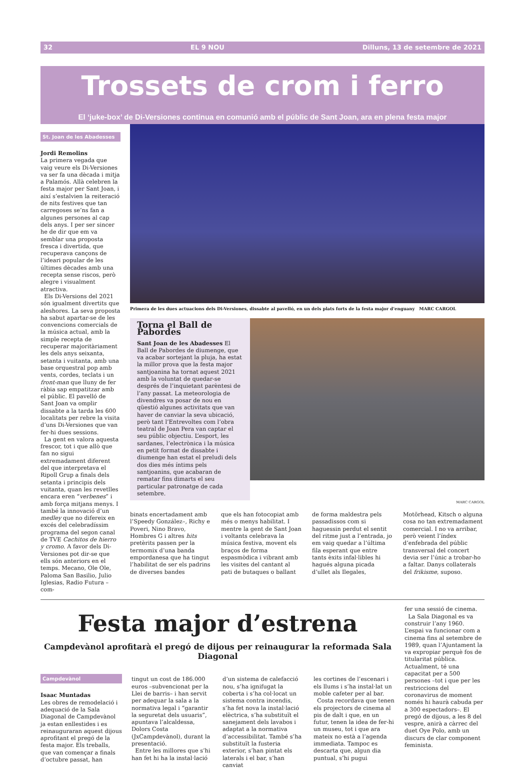32 EL 9 NOU Dilluns, 13 de setembre de 2021
Trossets de crom i ferro
El ‘juke-box’ de Di-Versiones continua en comunió amb el públic de Sant Joan, ara en plena festa major
St. Joan de les Abadesses
Jordi Remolins
La primera vegada que vaig veure els Di-Versiones va ser fa una dècada i mitja a Palamós. Allà celebren la festa major per Sant Joan, i així s’estalvien la reiteració de nits festives que tan carregoses se’ns fan a algunes persones al cap dels anys. I per ser sincer he de dir que em va semblar una proposta fresca i divertida, que recuperava cançons de l’ideari popular de les últimes dècades amb una recepta sense riscos, però alegre i visualment atractiva.
Els Di-Versions del 2021 són igualment divertits que aleshores. La seva proposta ha sabut apartar-se de les convencions comercials de la música actual, amb la simple recepta de recuperar majoritàriament les dels anys seixanta, setanta i vuitanta, amb una base orquestral pop amb vents, cordes, teclats i un front-man que lluny de fer ràbia sap empatitzar amb el públic. El pavelló de Sant Joan va omplir dissabte a la tarda les 600 localitats per rebre la visita d’uns Di-Versiones que van fer-hi dues sessions.
La gent en valora aquesta frescor, tot i que allò que fan no sigui extremadament diferent del que interpretava el Ripoll Grup a finals dels setanta i principis dels vuitanta, quan les revetlles encara eren “verbenes” i amb força mitjans menys. I també la innovació d’un medley que no difereix en excés del celebradíssim programa del segon canal de TVE Cachitos de hierro y cromo. A favor dels Di-Versiones pot dir-se que ells són anteriors en el temps. Mecano, Ole Ole, Paloma San Basilio, Julio Iglesias, Radio Futura –com-
Primera de les dues actuacions dels Di-Versiones, dissabte al pavelló, en un dels plats forts de la festa major d’enguany MARC CARGOL
Torna el Ball de Pabordes
Sant Joan de les Abadesses El Ball de Pabordes de diumenge, que va acabar sortejant la pluja, ha estat la millor prova que la festa major santjoanina ha tornat aquest 2021 amb la voluntat de quedar-se després de l’inquietant parèntesi de l’any passat. La meteorologia de divendres va posar de nou en qüestió algunes activitats que van haver de canviar la seva ubicació, però tant l’Entrevoltes com l’obra teatral de Joan Pera van captar el seu públic objectiu. L’esport, les sardanes, l’electrònica i la música en petit format de dissabte i diumenge han estat el preludi dels dos dies més íntims pels santjoanins, que acabaran de rematar fins dimarts el seu particular patronatge de cada setembre.
MARC CARGOL
binats encertadament amb l’Speedy González–, Richy e Poveri, Nino Bravo, Hombres G i altres hits pretèrits passen per la termomix d’una banda empordanesa que ha tingut l’habilitat de ser els padrins de diverses bandes
que els han fotocopiat amb més o menys habilitat. I mentre la gent de Sant Joan i voltants celebrava la música festiva, movent els braços de forma espasmòdica i vibrant amb les visites del cantant al pati de butaques o ballant
de forma maldestra pels passadissos com si haguessin perdut el sentit del ritme just a l’entrada, jo em vaig quedar a l’última fila esperant que entre tants èxits infal·libles hi hagués alguna picada d’ullet als Ilegales,
Motörhead, Kitsch o alguna cosa no tan extremadament comercial. I no va arribar, però veient l’índex d’enfebrada del públic transversal del concert devia ser l’únic a trobar-ho a faltar. Danys collaterals del frikisme, suposo.
Festa major d’estrena
Campdevànol aprofitarà el pregó de dijous per reinaugurar la reformada Sala Diagonal
Campdevànol
Isaac Muntadas
Les obres de remodelació i adequació de la Sala Diagonal de Campdevànol ja estan enllestides i es reinauguraran aquest dijous aprofitant el pregó de la festa major. Els treballs, que van començar a finals d’octubre passat, han
tingut un cost de 186.000 euros –subvencionat per la Llei de barris– i han servit per adequar la sala a la normativa legal i “garantir la seguretat dels usuaris”, apuntava l’alcaldessa, Dolors Costa (JxCampdevànol), durant la presentació.
Entre les millores que s’hi han fet hi ha la instal·lació
d’un sistema de calefacció nou, s’ha ignifugat la coberta i s’ha col·locat un sistema contra incendis, s’ha fet nova la instal·lació elèctrica, s’ha substituït el sanejament dels lavabos i adaptat a la normativa d’accessibilitat. També s’ha substituït la fusteria exterior, s’han pintat els laterals i el bar, s’han canviat
les cortines de l’escenari i els llums i s’ha instal·lat un moble cafeter per al bar.
Costa recordava que tenen els projectors de cinema al pis de dalt i que, en un futur, tenen la idea de fer-hi un museu, tot i que ara mateix no està a l’agenda immediata. Tampoc es descarta que, algun dia puntual, s’hi pugui
fer una sessió de cinema.
La Sala Diagonal es va construir l’any 1960. L’espai va funcionar com a cinema fins al setembre de 1989, quan l’Ajuntament la va expropiar perquè fos de titularitat pública. Actualment, té una capacitat per a 500 persones –tot i que per les restriccions del coronavirus de moment només hi haurà cabuda per a 300 espectadors–. El pregó de dijous, a les 8 del vespre, anirà a càrrec del duet Oye Polo, amb un discurs de clar component feminista.